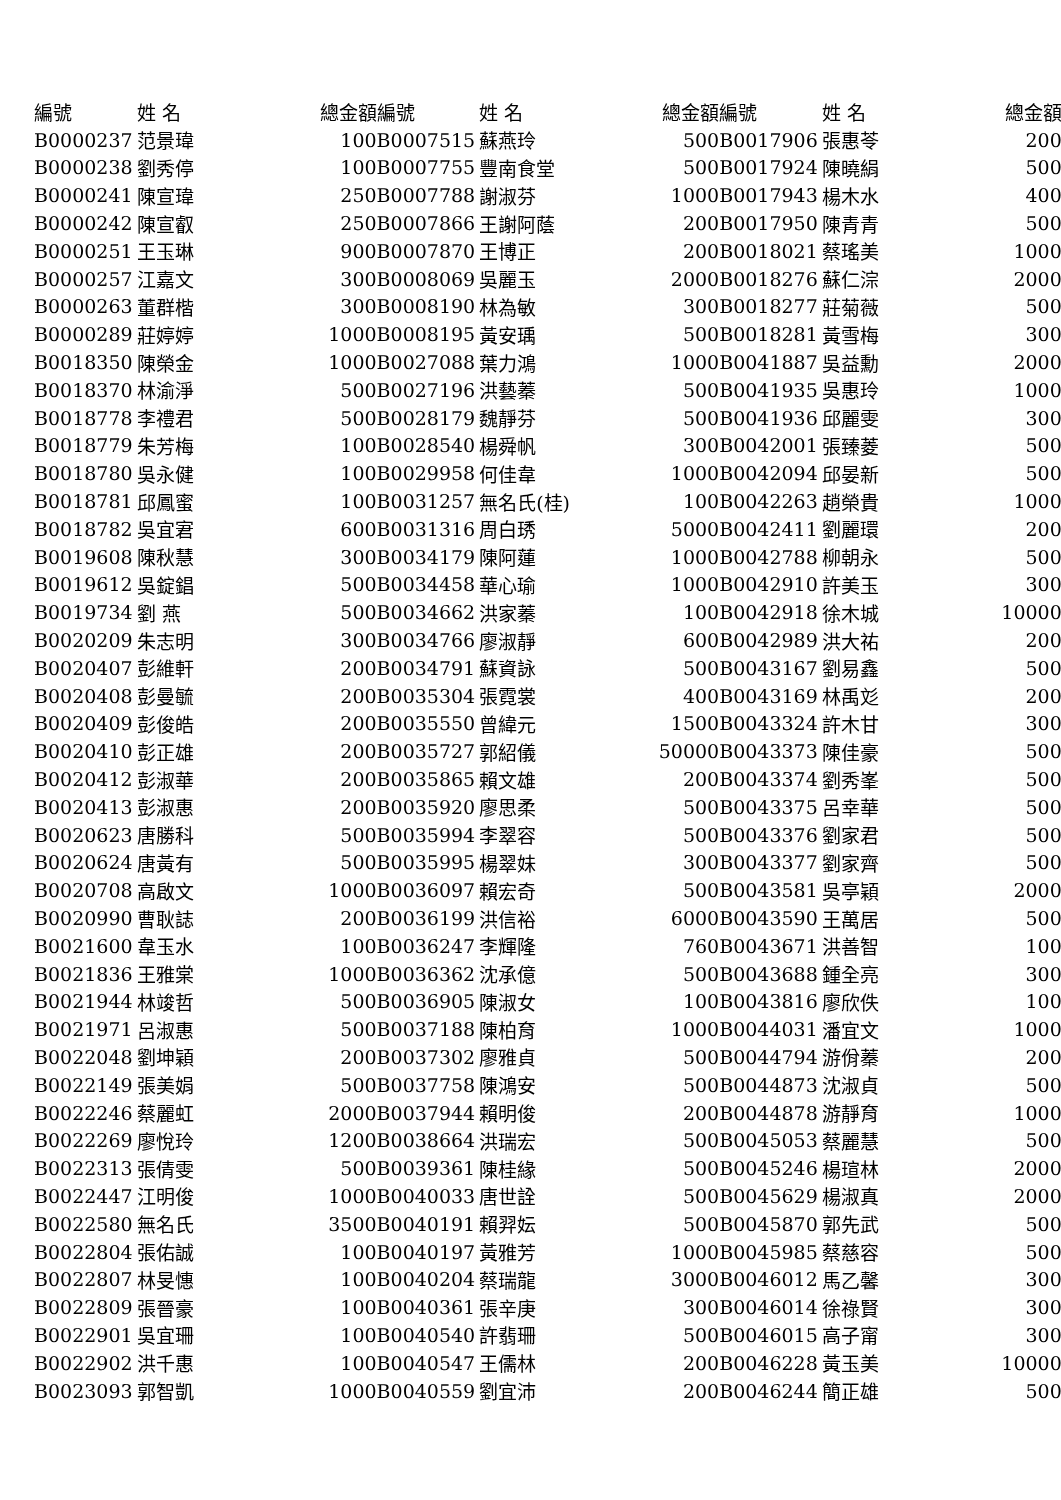| 編號 | 姓 名 | 總金額 | 編號 | 姓 名 | 總金額 | 編號 | 姓 名 | 總金額 |
| --- | --- | --- | --- | --- | --- | --- | --- | --- |
| B0000237 | 范景瑋 | 100 | B0007515 | 蘇燕玲 | 500 | B0017906 | 張惠苓 | 200 |
| B0000238 | 劉秀停 | 100 | B0007755 | 豐南食堂 | 500 | B0017924 | 陳曉絹 | 500 |
| B0000241 | 陳宣瑋 | 250 | B0007788 | 謝淑芬 | 1000 | B0017943 | 楊木水 | 400 |
| B0000242 | 陳宣叡 | 250 | B0007866 | 王謝阿蔭 | 200 | B0017950 | 陳青青 | 500 |
| B0000251 | 王玉琳 | 900 | B0007870 | 王博正 | 200 | B0018021 | 蔡瑤美 | 1000 |
| B0000257 | 江嘉文 | 300 | B0008069 | 吳麗玉 | 2000 | B0018276 | 蘇仁淙 | 2000 |
| B0000263 | 董群楷 | 300 | B0008190 | 林為敏 | 300 | B0018277 | 莊菊薇 | 500 |
| B0000289 | 莊婷婷 | 1000 | B0008195 | 黃安瑀 | 500 | B0018281 | 黃雪梅 | 300 |
| B0018350 | 陳榮金 | 1000 | B0027088 | 葉力鴻 | 1000 | B0041887 | 吳益勳 | 2000 |
| B0018370 | 林渝淨 | 500 | B0027196 | 洪藝蓁 | 500 | B0041935 | 吳惠玲 | 1000 |
| B0018778 | 李禮君 | 500 | B0028179 | 魏靜芬 | 500 | B0041936 | 邱麗雯 | 300 |
| B0018779 | 朱芳梅 | 100 | B0028540 | 楊舜帆 | 300 | B0042001 | 張臻菱 | 500 |
| B0018780 | 吳永健 | 100 | B0029958 | 何佳韋 | 1000 | B0042094 | 邱晏新 | 500 |
| B0018781 | 邱鳳蜜 | 100 | B0031257 | 無名氏(桂) | 100 | B0042263 | 趙榮貴 | 1000 |
| B0018782 | 吳宜宭 | 600 | B0031316 | 周白琇 | 5000 | B0042411 | 劉麗環 | 200 |
| B0019608 | 陳秋慧 | 300 | B0034179 | 陳阿蓮 | 1000 | B0042788 | 柳朝永 | 500 |
| B0019612 | 吳錠錩 | 500 | B0034458 | 華心瑜 | 1000 | B0042910 | 許美玉 | 300 |
| B0019734 | 劉 燕 | 500 | B0034662 | 洪家蓁 | 100 | B0042918 | 徐木城 | 10000 |
| B0020209 | 朱志明 | 300 | B0034766 | 廖淑靜 | 600 | B0042989 | 洪大祐 | 200 |
| B0020407 | 彭維軒 | 200 | B0034791 | 蘇資詠 | 500 | B0043167 | 劉易鑫 | 500 |
| B0020408 | 彭曼毓 | 200 | B0035304 | 張霓裳 | 400 | B0043169 | 林禹彣 | 200 |
| B0020409 | 彭俊皓 | 200 | B0035550 | 曾緯元 | 1500 | B0043324 | 許木甘 | 300 |
| B0020410 | 彭正雄 | 200 | B0035727 | 郭紹儀 | 50000 | B0043373 | 陳佳豪 | 500 |
| B0020412 | 彭淑華 | 200 | B0035865 | 賴文雄 | 200 | B0043374 | 劉秀峯 | 500 |
| B0020413 | 彭淑惠 | 200 | B0035920 | 廖思柔 | 500 | B0043375 | 呂幸華 | 500 |
| B0020623 | 唐勝科 | 500 | B0035994 | 李翠容 | 500 | B0043376 | 劉家君 | 500 |
| B0020624 | 唐黃有 | 500 | B0035995 | 楊翠妹 | 300 | B0043377 | 劉家齊 | 500 |
| B0020708 | 高啟文 | 1000 | B0036097 | 賴宏奇 | 500 | B0043581 | 吳亭穎 | 2000 |
| B0020990 | 曹耿誌 | 200 | B0036199 | 洪信裕 | 6000 | B0043590 | 王萬居 | 500 |
| B0021600 | 韋玉水 | 100 | B0036247 | 李輝隆 | 760 | B0043671 | 洪善智 | 100 |
| B0021836 | 王雅棠 | 1000 | B0036362 | 沈承億 | 500 | B0043688 | 鍾全亮 | 300 |
| B0021944 | 林竣哲 | 500 | B0036905 | 陳淑女 | 100 | B0043816 | 廖欣佚 | 100 |
| B0021971 | 呂淑惠 | 500 | B0037188 | 陳柏育 | 1000 | B0044031 | 潘宜文 | 1000 |
| B0022048 | 劉坤穎 | 200 | B0037302 | 廖雅貞 | 500 | B0044794 | 游佾蓁 | 200 |
| B0022149 | 張美娟 | 500 | B0037758 | 陳鴻安 | 500 | B0044873 | 沈淑貞 | 500 |
| B0022246 | 蔡麗虹 | 2000 | B0037944 | 賴明俊 | 200 | B0044878 | 游靜育 | 1000 |
| B0022269 | 廖悅玲 | 1200 | B0038664 | 洪瑞宏 | 500 | B0045053 | 蔡麗慧 | 500 |
| B0022313 | 張倩雯 | 500 | B0039361 | 陳桂緣 | 500 | B0045246 | 楊瑄林 | 2000 |
| B0022447 | 江明俊 | 1000 | B0040033 | 唐世詮 | 500 | B0045629 | 楊淑真 | 2000 |
| B0022580 | 無名氏 | 3500 | B0040191 | 賴羿妘 | 500 | B0045870 | 郭先武 | 500 |
| B0022804 | 張佑誠 | 100 | B0040197 | 黃雅芳 | 1000 | B0045985 | 蔡慈容 | 500 |
| B0022807 | 林旻憓 | 100 | B0040204 | 蔡瑞龍 | 3000 | B0046012 | 馬乙馨 | 300 |
| B0022809 | 張晉豪 | 100 | B0040361 | 張辛庚 | 300 | B0046014 | 徐祿賢 | 300 |
| B0022901 | 吳宜珊 | 100 | B0040540 | 許翡珊 | 500 | B0046015 | 高子甯 | 300 |
| B0022902 | 洪千惠 | 100 | B0040547 | 王儒林 | 200 | B0046228 | 黃玉美 | 10000 |
| B0023093 | 郭智凱 | 1000 | B0040559 | 劉宜沛 | 200 | B0046244 | 簡正雄 | 500 |